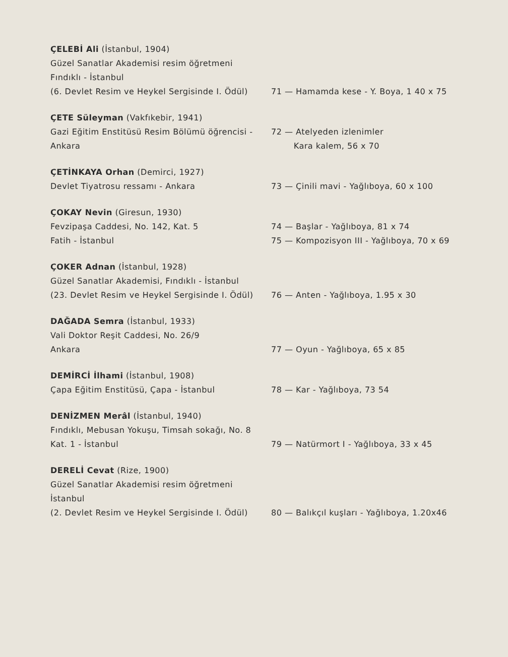ÇELEBİ Ali (İstanbul, 1904)
Güzel Sanatlar Akademisi resim öğretmeni
Fındıklı - İstanbul
(6. Devlet Resim ve Heykel Sergisinde I. Ödül)
71 — Hamamda kese - Y. Boya, 1 40 x 75
ÇETE Süleyman (Vakfıkebir, 1941)
Gazi Eğitim Enstitüsü Resim Bölümü öğrencisi - Ankara
72 — Atelyeden izlenimler
Kara kalem, 56 x 70
ÇETİNKAYA Orhan (Demirci, 1927)
Devlet Tiyatrosu ressamı - Ankara
73 — Çinili mavi - Yağlıboya, 60 x 100
ÇOKAY Nevin (Giresun, 1930)
Fevzipaşa Caddesi, No. 142, Kat. 5
Fatih - İstanbul
74 — Başlar - Yağlıboya, 81 x 74
75 — Kompozisyon III - Yağlıboya, 70 x 69
ÇOKER Adnan (İstanbul, 1928)
Güzel Sanatlar Akademisi, Fındıklı - İstanbul
(23. Devlet Resim ve Heykel Sergisinde I. Ödül)
76 — Anten - Yağlıboya, 1.95 x 30
DAĞADA Semra (İstanbul, 1933)
Vali Doktor Reşit Caddesi, No. 26/9
Ankara
77 — Oyun - Yağlıboya, 65 x 85
DEMİRCİ İlhami (İstanbul, 1908)
Çapa Eğitim Enstitüsü, Çapa - İstanbul
78 — Kar - Yağlıboya, 73 54
DENİZMEN Merâl (İstanbul, 1940)
Fındıklı, Mebusan Yokuşu, Timsah sokağı, No. 8 Kat. 1 - İstanbul
79 — Natürmort I - Yağlıboya, 33 x 45
DERELİ Cevat (Rize, 1900)
Güzel Sanatlar Akademisi resim öğretmeni
İstanbul
(2. Devlet Resim ve Heykel Sergisinde I. Ödül)
80 — Balıkçıl kuşları - Yağlıboya, 1.20x46